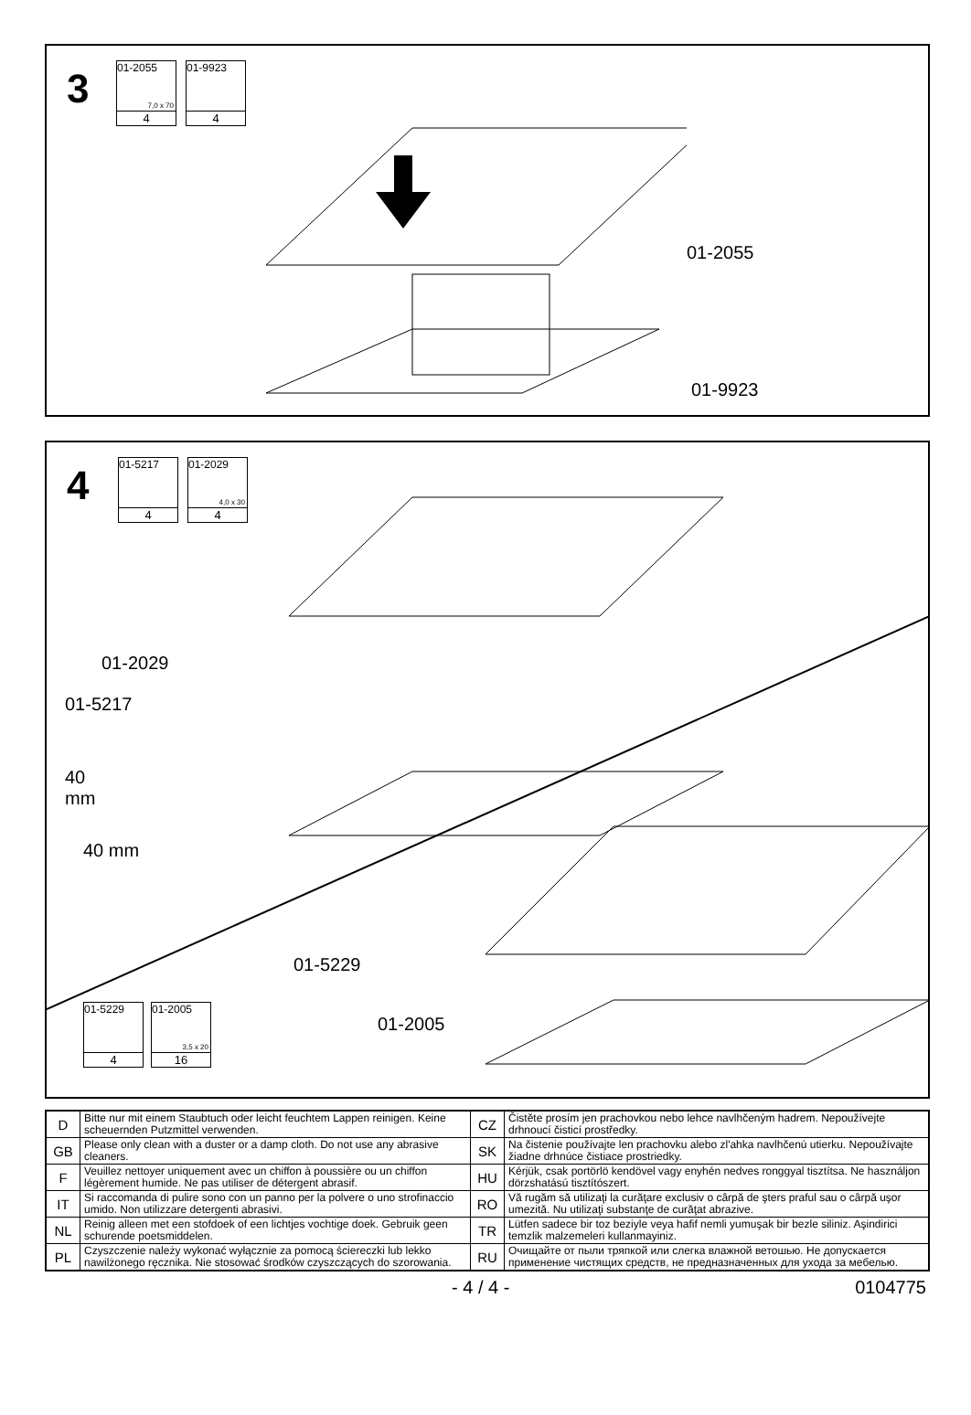3
01-2055
7,0 x 70
4
01-9923
4
01-2055
01-9923
4
01-5217
4
01-2029
4,0 x 30
4
01-2029
01-5217
40
mm
40 mm
01-5229
01-2005
01-5229
4
01-2005
3,5 x 20
16
| D | Bitte nur mit einem Staubtuch oder leicht feuchtem Lappen reinigen. Keine scheuernden Putzmittel verwenden. | CZ | Čistěte prosím jen prachovkou nebo lehce navlhčeným hadrem. Nepoužívejte drhnoucí čisticí prostředky. |
| GB | Please only clean with a duster or a damp cloth. Do not use any abrasive cleaners. | SK | Na čistenie používajte len prachovku alebo zl'ahka navlhčenú utierku. Nepoužívajte žiadne drhnúce čistiace prostriedky. |
| F | Veuillez nettoyer uniquement avec un chiffon à poussière ou un chiffon légèrement humide. Ne pas utiliser de détergent abrasif. | HU | Kérjük, csak portörlö kendövel vagy enyhén nedves ronggyal tisztítsa. Ne használjon dörzshatású tisztítószert. |
| IT | Si raccomanda di pulire sono con un panno per la polvere o uno strofinaccio umido. Non utilizzare detergenti abrasivi. | RO | Vă rugăm să utilizaţi la curăţare exclusiv o cârpă de şters praful sau o cârpă uşor umezită. Nu utilizaţi substanţe de curăţat abrazive. |
| NL | Reinig alleen met een stofdoek of een lichtjes vochtige doek. Gebruik geen schurende poetsmiddelen. | TR | Lütfen sadece bir toz beziyle veya hafif nemli yumuşak bir bezle siliniz. Aşindirici temzlik malzemeleri kullanmayiniz. |
| PL | Czyszczenie należy wykonać wyłącznie za pomocą ściereczki lub lekko nawilżonego ręcznika. Nie stosować środków czyszczących do szorowania. | RU | Очищайте от пыли тряпкой или слегка влажной ветошью. Не допускается применение чистящих средств, не предназначенных для ухода за мебелью. |
- 4 / 4 - 0104775